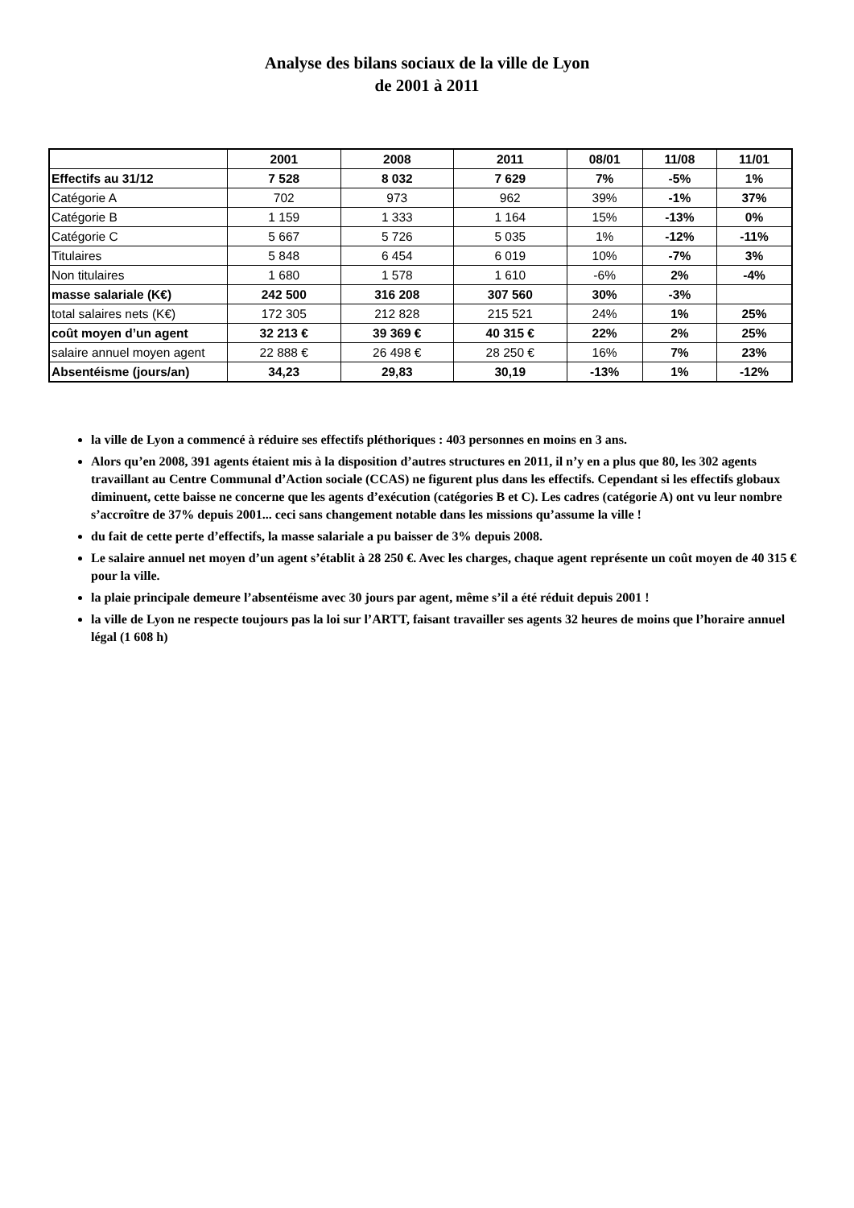Analyse des bilans sociaux de la ville de Lyon
de 2001 à 2011
| | 2001 | 2008 | 2011 | 08/01 | 11/08 | 11/01 |
| --- | --- | --- | --- | --- | --- | --- |
| Effectifs au 31/12 | 7 528 | 8 032 | 7 629 | 7% | -5% | 1% |
| Catégorie A | 702 | 973 | 962 | 39% | -1% | 37% |
| Catégorie B | 1 159 | 1 333 | 1 164 | 15% | -13% | 0% |
| Catégorie C | 5 667 | 5 726 | 5 035 | 1% | -12% | -11% |
| Titulaires | 5 848 | 6 454 | 6 019 | 10% | -7% | 3% |
| Non titulaires | 1 680 | 1 578 | 1 610 | -6% | 2% | -4% |
| masse salariale (K€) | 242 500 | 316 208 | 307 560 | 30% | -3% | |
| total salaires nets (K€) | 172 305 | 212 828 | 215 521 | 24% | 1% | 25% |
| coût moyen d’un agent | 32 213 € | 39 369 € | 40 315 € | 22% | 2% | 25% |
| salaire annuel moyen agent | 22 888 € | 26 498 € | 28 250 € | 16% | 7% | 23% |
| Absentéisme (jours/an) | 34,23 | 29,83 | 30,19 | -13% | 1% | -12% |
la ville de Lyon a commencé à réduire ses effectifs pléthoriques : 403 personnes en moins en 3 ans.
Alors qu’en 2008, 391 agents étaient mis à la disposition d’autres structures en 2011, il n’y en a plus que 80, les 302 agents travaillant au Centre Communal d’Action sociale (CCAS) ne figurent plus dans les effectifs. Cependant si les effectifs globaux diminuent, cette baisse ne concerne que les agents d’exécution (catégories B et C). Les cadres (catégorie A) ont vu leur nombre s’accroître de 37% depuis 2001... ceci sans changement notable dans les missions qu’assume la ville !
du fait de cette perte d’effectifs, la masse salariale a pu baisser de 3% depuis 2008.
Le salaire annuel net moyen d’un agent s’établit à 28 250 €. Avec les charges, chaque agent représente un coût moyen de 40 315 € pour la ville.
la plaie principale demeure l’absentéisme avec 30 jours par agent, même s’il a été réduit depuis 2001 !
la ville de Lyon ne respecte toujours pas la loi sur l’ARTT, faisant travailler ses agents 32 heures de moins que l’horaire annuel légal (1 608 h)